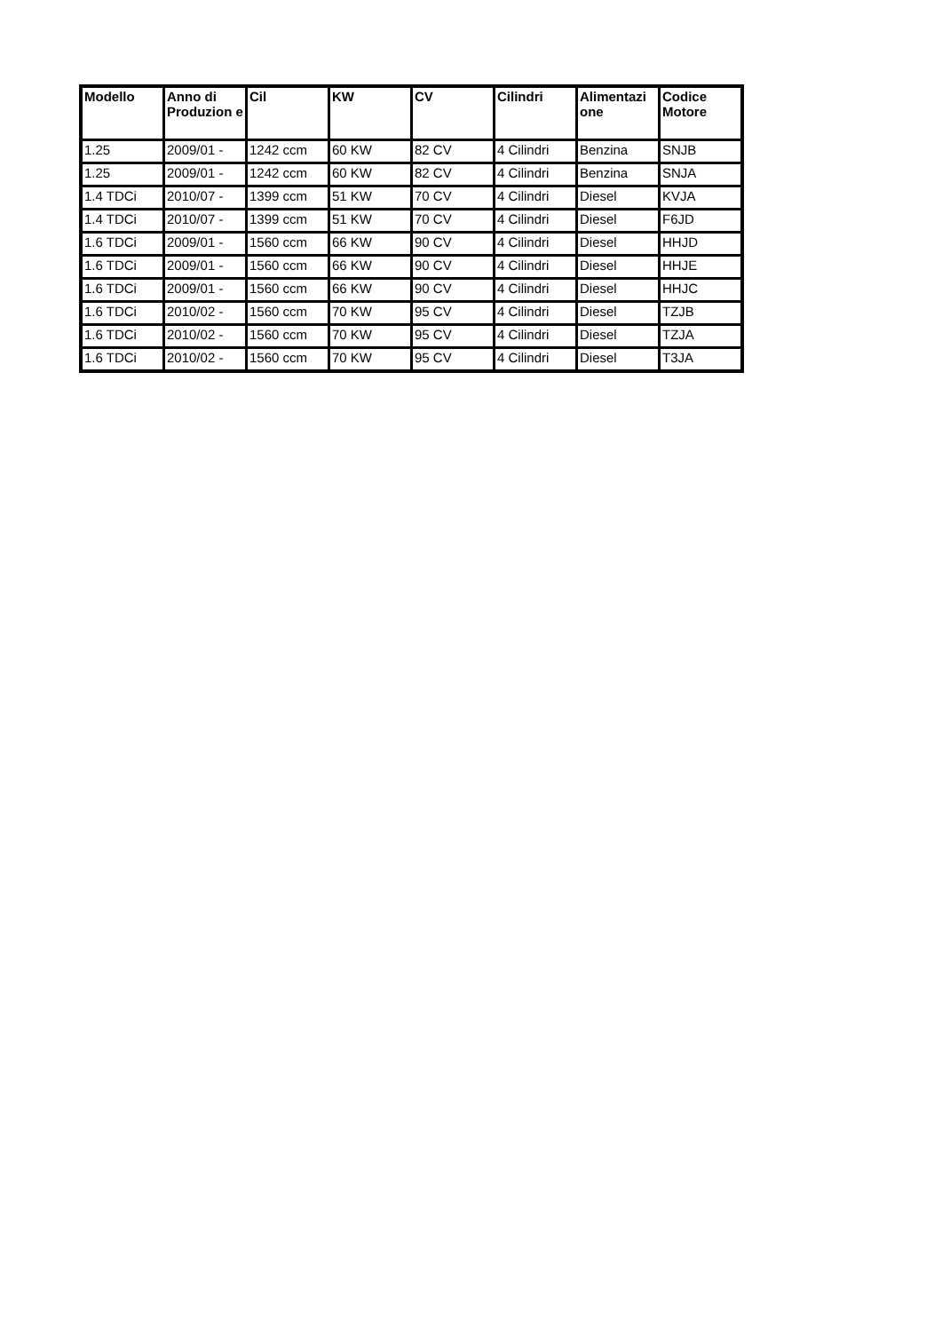| Modello | Anno di Produzion e | Cil | KW | CV | Cilindri | Alimentazi one | Codice Motore |
| --- | --- | --- | --- | --- | --- | --- | --- |
| 1.25 | 2009/01 - | 1242 ccm | 60 KW | 82 CV | 4 Cilindri | Benzina | SNJB |
| 1.25 | 2009/01 - | 1242 ccm | 60 KW | 82 CV | 4 Cilindri | Benzina | SNJA |
| 1.4 TDCi | 2010/07 - | 1399 ccm | 51 KW | 70 CV | 4 Cilindri | Diesel | KVJA |
| 1.4 TDCi | 2010/07 - | 1399 ccm | 51 KW | 70 CV | 4 Cilindri | Diesel | F6JD |
| 1.6 TDCi | 2009/01 - | 1560 ccm | 66 KW | 90 CV | 4 Cilindri | Diesel | HHJD |
| 1.6 TDCi | 2009/01 - | 1560 ccm | 66 KW | 90 CV | 4 Cilindri | Diesel | HHJE |
| 1.6 TDCi | 2009/01 - | 1560 ccm | 66 KW | 90 CV | 4 Cilindri | Diesel | HHJC |
| 1.6 TDCi | 2010/02 - | 1560 ccm | 70 KW | 95 CV | 4 Cilindri | Diesel | TZJB |
| 1.6 TDCi | 2010/02 - | 1560 ccm | 70 KW | 95 CV | 4 Cilindri | Diesel | TZJA |
| 1.6 TDCi | 2010/02 - | 1560 ccm | 70 KW | 95 CV | 4 Cilindri | Diesel | T3JA |